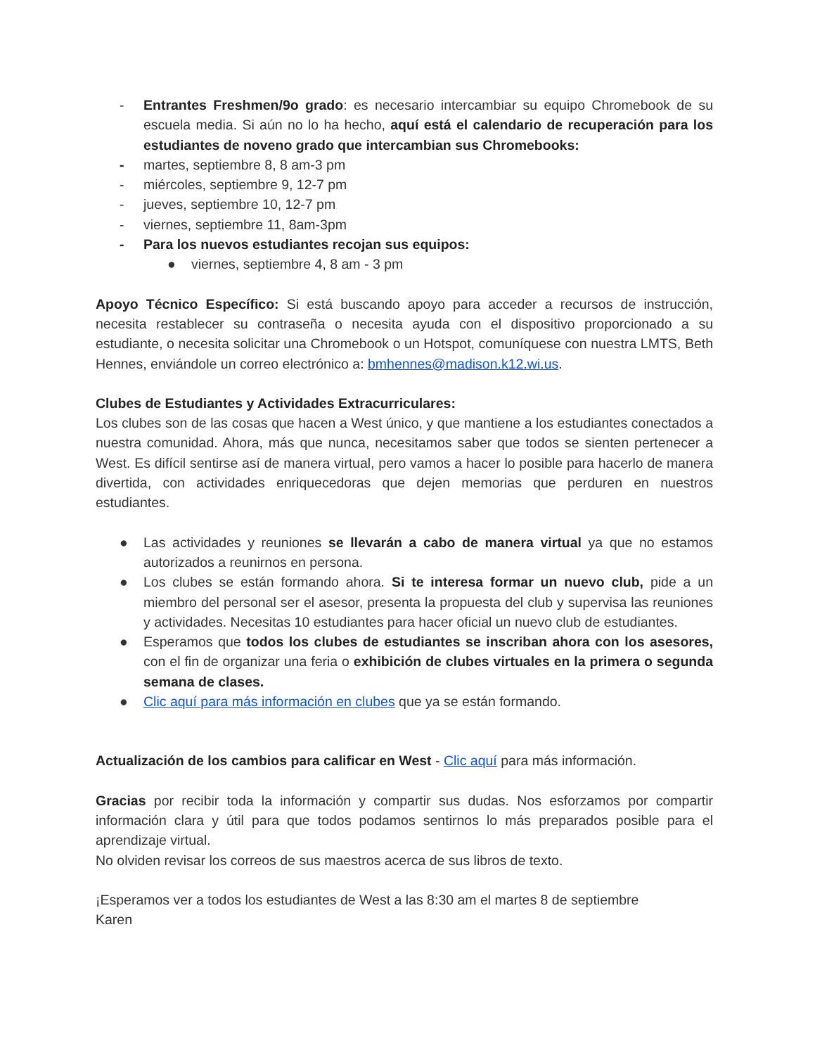- Entrantes Freshmen/9o grado: es necesario intercambiar su equipo Chromebook de su escuela media. Si aún no lo ha hecho, aquí está el calendario de recuperación para los estudiantes de noveno grado que intercambian sus Chromebooks:
- martes, septiembre 8, 8 am-3 pm
- miércoles, septiembre 9, 12-7 pm
- jueves, septiembre 10, 12-7 pm
- viernes, septiembre 11, 8am-3pm
- Para los nuevos estudiantes recojan sus equipos:
● viernes, septiembre 4, 8 am - 3 pm
Apoyo Técnico Específico: Si está buscando apoyo para acceder a recursos de instrucción, necesita restablecer su contraseña o necesita ayuda con el dispositivo proporcionado a su estudiante, o necesita solicitar una Chromebook o un Hotspot, comuníquese con nuestra LMTS, Beth Hennes, enviándole un correo electrónico a: bmhennes@madison.k12.wi.us.
Clubes de Estudiantes y Actividades Extracurriculares:
Los clubes son de las cosas que hacen a West único, y que mantiene a los estudiantes conectados a nuestra comunidad. Ahora, más que nunca, necesitamos saber que todos se sienten pertenecer a West. Es difícil sentirse así de manera virtual, pero vamos a hacer lo posible para hacerlo de manera divertida, con actividades enriquecedoras que dejen memorias que perduren en nuestros estudiantes.
● Las actividades y reuniones se llevarán a cabo de manera virtual ya que no estamos autorizados a reunirnos en persona.
● Los clubes se están formando ahora. Si te interesa formar un nuevo club, pide a un miembro del personal ser el asesor, presenta la propuesta del club y supervisa las reuniones y actividades. Necesitas 10 estudiantes para hacer oficial un nuevo club de estudiantes.
● Esperamos que todos los clubes de estudiantes se inscriban ahora con los asesores, con el fin de organizar una feria o exhibición de clubes virtuales en la primera o segunda semana de clases.
● Clic aquí para más información en clubes que ya se están formando.
Actualización de los cambios para calificar en West - Clic aquí para más información.
Gracias por recibir toda la información y compartir sus dudas. Nos esforzamos por compartir información clara y útil para que todos podamos sentirnos lo más preparados posible para el aprendizaje virtual.
No olviden revisar los correos de sus maestros acerca de sus libros de texto.
¡Esperamos ver a todos los estudiantes de West a las 8:30 am el martes 8 de septiembre
Karen